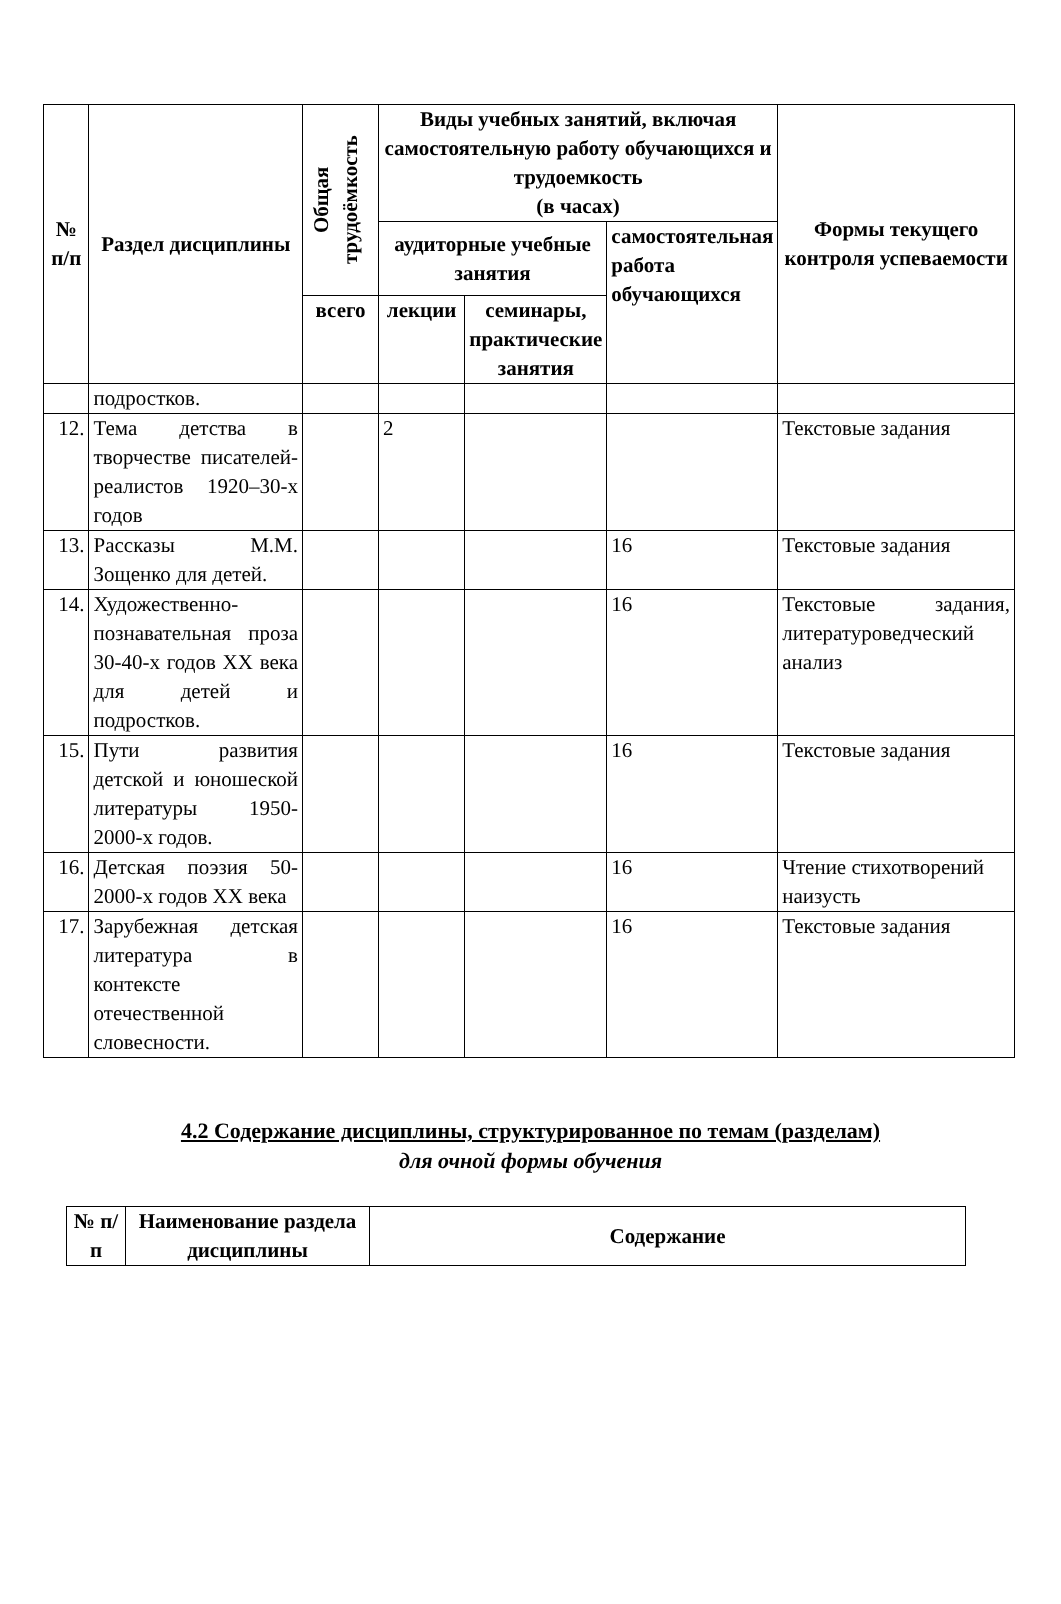| № п/п | Раздел дисциплины | Общая трудоёмкость | Виды учебных занятий, включая самостоятельную работу обучающихся и трудоемкость (в часах) | | | Формы текущего контроля успеваемости |
| --- | --- | --- | --- | --- | --- | --- |
| | | | аудиторные учебные занятия | | самостоятельная работа обучающихся | |
| | | всего | лекции | семинары, практические занятия | | |
| | подростков. | | | | | |
| 12. | Тема детства в творчестве писателей-реалистов 1920–30-х годов | | 2 | | | Текстовые задания |
| 13. | Рассказы М.М. Зощенко для детей. | | | | 16 | Текстовые задания |
| 14. | Художественно-познавательная проза 30-40-х годов XX века для детей и подростков. | | | | 16 | Текстовые задания, литературоведческий анализ |
| 15. | Пути развития детской и юношеской литературы 1950-2000-х годов. | | | | 16 | Текстовые задания |
| 16. | Детская поэзия 50-2000-х годов XX века | | | | 16 | Чтение стихотворений наизусть |
| 17. | Зарубежная детская литература в контексте отечественной словесности. | | | | 16 | Текстовые задания |
4.2 Содержание дисциплины, структурированное по темам (разделам)
для очной формы обучения
| № п/п | Наименование раздела дисциплины | Содержание |
| --- | --- | --- |